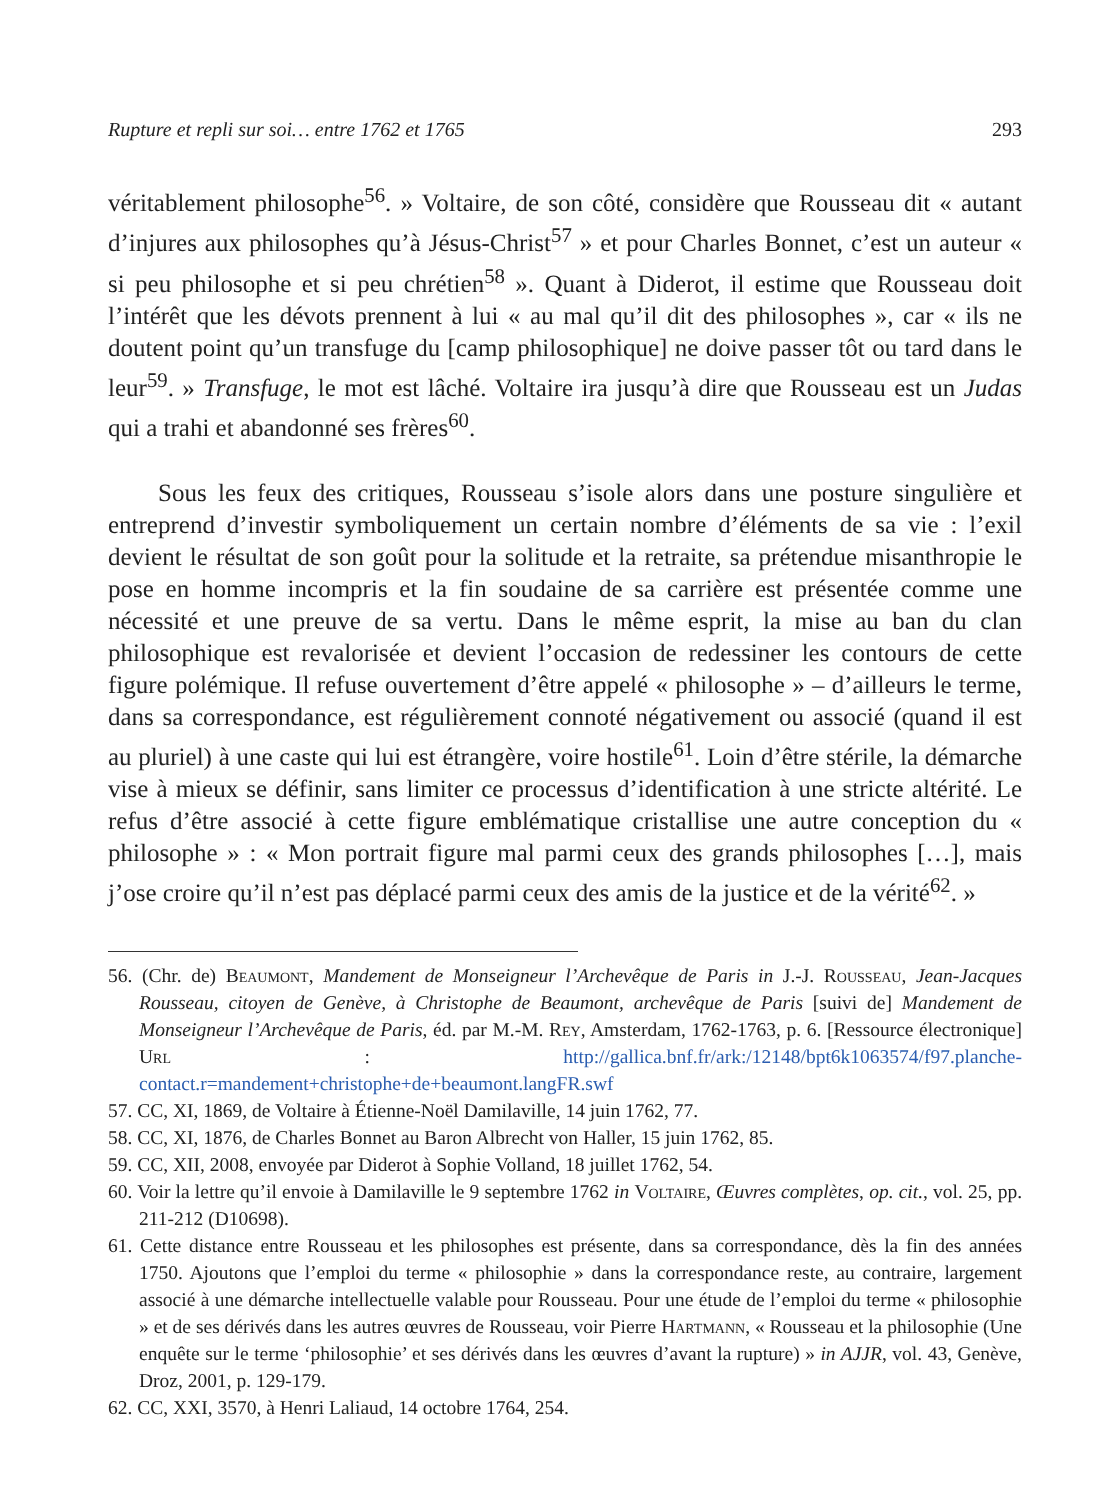Rupture et repli sur soi… entre 1762 et 1765 293
véritablement philosophe<sup>56</sup>. » Voltaire, de son côté, considère que Rousseau dit « autant d’injures aux philosophes qu’à Jésus-Christ<sup>57</sup> » et pour Charles Bonnet, c’est un auteur « si peu philosophe et si peu chrétien<sup>58</sup> ». Quant à Diderot, il estime que Rousseau doit l’intérêt que les dévots prennent à lui « au mal qu’il dit des philosophes », car « ils ne doutent point qu’un transfuge du [camp philosophique] ne doive passer tôt ou tard dans le leur<sup>59</sup>. » Transfuge, le mot est lâché. Voltaire ira jusqu’à dire que Rousseau est un Judas qui a trahi et abandonné ses frères<sup>60</sup>.
Sous les feux des critiques, Rousseau s’isole alors dans une posture singulière et entreprend d’investir symboliquement un certain nombre d’éléments de sa vie : l’exil devient le résultat de son goût pour la solitude et la retraite, sa prétendue misanthropie le pose en homme incompris et la fin soudaine de sa carrière est présentée comme une nécessité et une preuve de sa vertu. Dans le même esprit, la mise au ban du clan philosophique est revalorisée et devient l’occasion de redessiner les contours de cette figure polémique. Il refuse ouvertement d’être appelé « philosophe » – d’ailleurs le terme, dans sa correspondance, est régulièrement connoté négativement ou associé (quand il est au pluriel) à une caste qui lui est étrangère, voire hostile<sup>61</sup>. Loin d’être stérile, la démarche vise à mieux se définir, sans limiter ce processus d’identification à une stricte altérité. Le refus d’être associé à cette figure emblématique cristallise une autre conception du « philosophe » : « Mon portrait figure mal parmi ceux des grands philosophes […], mais j’ose croire qu’il n’est pas déplacé parmi ceux des amis de la justice et de la vérité<sup>62</sup>. »
56. (Chr. de) Beaumont, Mandement de Monseigneur l’Archevêque de Paris in J.-J. Rousseau, Jean-Jacques Rousseau, citoyen de Genève, à Christophe de Beaumont, archevêque de Paris [suivi de] Mandement de Monseigneur l’Archevêque de Paris, éd. par M.-M. Rey, Amsterdam, 1762-1763, p. 6. [Ressource électronique] Url : http://gallica.bnf.fr/ark:/12148/bpt6k1063574/f97.planche-contact.r=mandement+christophe+de+beaumont.langFR.swf
57. CC, XI, 1869, de Voltaire à Étienne-Noël Damilaville, 14 juin 1762, 77.
58. CC, XI, 1876, de Charles Bonnet au Baron Albrecht von Haller, 15 juin 1762, 85.
59. CC, XII, 2008, envoyée par Diderot à Sophie Volland, 18 juillet 1762, 54.
60. Voir la lettre qu’il envoie à Damilaville le 9 septembre 1762 in Voltaire, Œuvres complètes, op. cit., vol. 25, pp. 211-212 (D10698).
61. Cette distance entre Rousseau et les philosophes est présente, dans sa correspondance, dès la fin des années 1750. Ajoutons que l’emploi du terme « philosophie » dans la correspondance reste, au contraire, largement associé à une démarche intellectuelle valable pour Rousseau. Pour une étude de l’emploi du terme « philosophie » et de ses dérivés dans les autres œuvres de Rousseau, voir Pierre Hartmann, « Rousseau et la philosophie (Une enquête sur le terme ‘philosophie’ et ses dérivés dans les œuvres d’avant la rupture) » in AJJR, vol. 43, Genève, Droz, 2001, p. 129-179.
62. CC, XXI, 3570, à Henri Laliaud, 14 octobre 1764, 254.